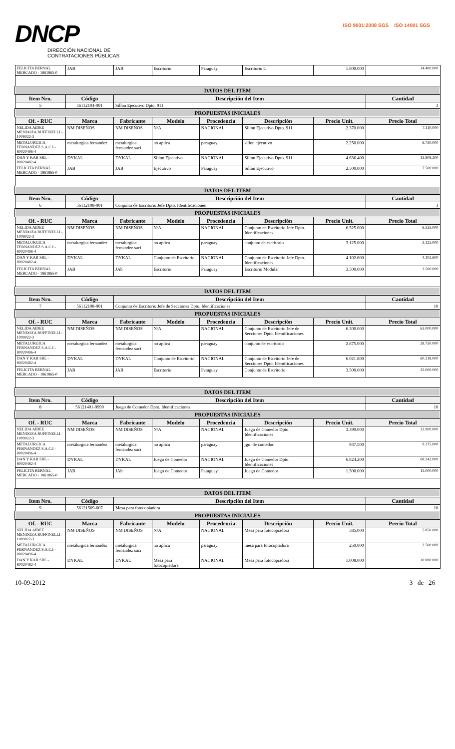DNCP
DIRECCIÓN NACIONAL DE
CONTRATACIONES PÚBLICAS
ISO 9001:2008 SGS ISO 14001 SGS
| FELICITA BERNAL MERCADO - 1861865-0 | JAB | JAB | Escritorio | Paraguay | Escritorio L | 1.800.000 | 14.400.000 |
| DATOS DEL ITEM | | | | | | | |
| Item Nro. | Código | Descripción del Item | | | | | Cantidad |
| 5 | 56112104-001 | Sillon Ejecutivo Dpto. 911 | | | | | 3 |
| PROPUESTAS INICIALES | | | | | | | |
| Of. - RUC | Marca | Fabricante | Modelo | Procedencia | Descripción | Precio Unit. | Precio Total |
| NELIDA AIDEE MENDOZA RUFFINELLI - 1009022-3 | NM DISEÑOS | NM DISEÑOS | N/A | NACIONAL | Sillon Ejecutivo Dpto. 911 | 2.370.000 | 7.110.000 |
| METALURGICA FERNANDEZ S.A.C.I - 80020496-4 | metalurgica fernandez | metalurgica fernandez saci | no aplica | paraguay | sillon ejecutivo | 2.250.000 | 6.750.000 |
| DAN Y KAR SRL - 80020482-4 | DYKAL | DYKAL | Sillon Ejecutivo | NACIONAL | Sillon Ejecutivo Dpto. 911 | 4.636.400 | 13.909.200 |
| FELICITA BERNAL MERCADO - 1861865-0 | JAB | JAB | Ejecutivo | Paraguay | Sillon Ejecutivo | 2.500.000 | 7.500.000 |
| DATOS DEL ITEM | | | | | | | |
| Item Nro. | Código | Descripción del Item | | | | | Cantidad |
| 6 | 56112108-001 | Conjunto de Escritorio Jefe Dpto. Identificaciones | | | | | 1 |
| PROPUESTAS INICIALES | | | | | | | |
| Of. - RUC | Marca | Fabricante | Modelo | Procedencia | Descripción | Precio Unit. | Precio Total |
| NELIDA AIDEE MENDOZA RUFFINELLI - 1009022-3 | NM DISEÑOS | NM DISEÑOS | N/A | NACIONAL | Conjunto de Escritorio Jefe Dpto. Identificaciones | 6.525.000 | 6.525.000 |
| METALURGICA FERNANDEZ S.A.C.I - 80020496-4 | metalurgica fernandez | metalurgica fernandez saci | no aplica | paraguay | conjunto de escritorio | 3.125.000 | 3.125.000 |
| DAN Y KAR SRL - 80020482-4 | DYKAL | DYKAL | Conjunto de Escritorio | NACIONAL | Conjunto de Escritorio Jefe Dpto. Identificaciones | 4.102.600 | 4.102.600 |
| FELICITA BERNAL MERCADO - 1861865-0 | JAB | JAb | Escritorio | Paraguay | Escritorio Modular | 3.500.000 | 3.500.000 |
| DATOS DEL ITEM | | | | | | | |
| Item Nro. | Código | Descripción del Item | | | | | Cantidad |
| 7 | 56112108-001 | Conjunto de Escritorio Jefe de Secciones Dpto. Identificaciones | | | | | 10 |
| PROPUESTAS INICIALES | | | | | | | |
| Of. - RUC | Marca | Fabricante | Modelo | Procedencia | Descripción | Precio Unit. | Precio Total |
| NELIDA AIDEE MENDOZA RUFFINELLI - 1009022-3 | NM DISEÑOS | NM DISEÑOS | N/A | NACIONAL | Conjunto de Escritorio Jefe de Secciones Dpto. Identificaciones | 6.300.000 | 63.000.000 |
| METALURGICA FERNANDEZ S.A.C.I - 80020496-4 | metalurgica fernandez | metalurgica fernandez saci | no aplica | paraguay | conjunto de escritorio | 2.875.000 | 28.750.000 |
| DAN Y KAR SRL - 80020482-4 | DYKAL | DYKAL | Conjunto de Escritorio | NACIONAL | Conjunto de Escritorio Jefe de Secciones Dpto. Identificaciones | 6.021.800 | 60.218.000 |
| FELICITA BERNAL MERCADO - 1861865-0 | JAB | JAB | Escritorio | Paraguay | Conjunto de Escritorio | 3.500.000 | 35.000.000 |
| DATOS DEL ITEM | | | | | | | |
| Item Nro. | Código | Descripción del Item | | | | | Cantidad |
| 8 | 56121401-9999 | Juego de Comedor Dpto. Identificaciones | | | | | 10 |
| PROPUESTAS INICIALES | | | | | | | |
| Of. - RUC | Marca | Fabricante | Modelo | Procedencia | Descripción | Precio Unit. | Precio Total |
| NELIDA AIDEE MENDOZA RUFFINELLI - 1009022-3 | NM DISEÑOS | NM DISEÑOS | N/A | NACIONAL | Juego de Comedor Dpto. Identificaciones | 3.390.000 | 33.900.000 |
| METALURGICA FERNANDEZ S.A.C.I - 80020496-4 | metalurgica fernandez | metalurgica fernandez saci | no aplica | paraguay | jgo. de comedor | 937.500 | 9.375.000 |
| DAN Y KAR SRL - 80020482-4 | DYKAL | DYKAL | Juego de Comedor | NACIONAL | Juego de Comedor Dpto. Identificaciones | 6.824.200 | 68.242.000 |
| FELICITA BERNAL MERCADO - 1861865-0 | JAB | JAb | Juego de Comedor | Paraguay | Juego de Comedor | 1.500.000 | 15.000.000 |
| DATOS DEL ITEM | | | | | | | |
| Item Nro. | Código | Descripción del Item | | | | | Cantidad |
| 9 | 56121509-007 | Mesa para fotocopiadora | | | | | 10 |
| PROPUESTAS INICIALES | | | | | | | |
| Of. - RUC | Marca | Fabricante | Modelo | Procedencia | Descripción | Precio Unit. | Precio Total |
| NELIDA AIDEE MENDOZA RUFFINELLI - 1009022-3 | NM DISEÑOS | NM DISEÑOS | N/A | NACIONAL | Mesa para fotocopiadora | 585.000 | 5.850.000 |
| METALURGICA FERNANDEZ S.A.C.I - 80020496-4 | metalurgica fernandez | metalurgica fernandez saci | no aplica | paraguay | mesa para fotocopiadora | 250.000 | 2.500.000 |
| DAN Y KAR SRL - 80020482-4 | DYKAL | DYKAL | Mesa para fotocopiadora | NACIONAL | Mesa para fotocopiadora | 1.008.000 | 10.080.000 |
10-09-2012 3 de 26